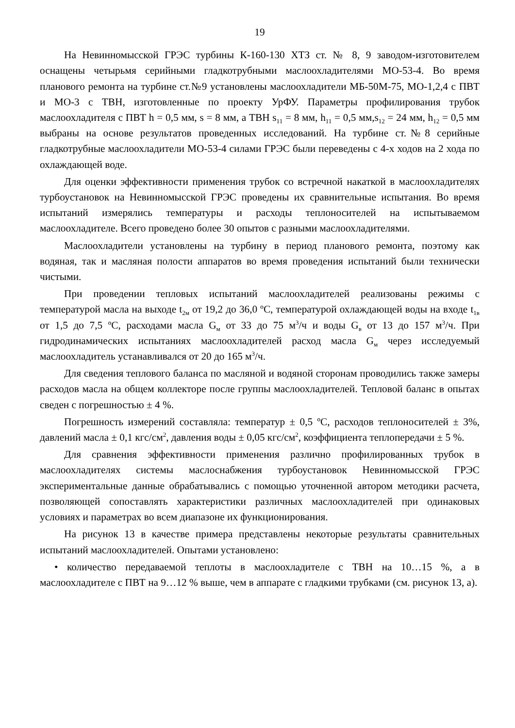19
На Невинномысской ГРЭС турбины К-160-130 ХТЗ ст. № 8, 9 заводом-изготовителем оснащены четырьмя серийными гладкотрубными маслоохладителями МО-53-4. Во время планового ремонта на турбине ст.№9 установлены маслоохладители МБ-50М-75, МО-1,2,4 с ПВТ и МО-3 с ТВН, изготовленные по проекту УрФУ. Параметры профилирования трубок маслоохладителя с ПВТ h = 0,5 мм, s = 8 мм, а ТВН s<sub>11</sub> = 8 мм, h<sub>11</sub> = 0,5 мм,s<sub>12</sub> = 24 мм, h<sub>12</sub> = 0,5 мм выбраны на основе результатов проведенных исследований. На турбине ст.№8 серийные гладкотрубные маслоохладители МО-53-4 силами ГРЭС были переведены с 4-х ходов на 2 хода по охлаждающей воде.
Для оценки эффективности применения трубок со встречной накаткой в маслоохладителях турбоустановок на Невинномысской ГРЭС проведены их сравнительные испытания. Во время испытаний измерялись температуры и расходы теплоносителей на испытываемом маслоохладителе. Всего проведено более 30 опытов с разными маслоохладителями.
Маслоохладители установлены на турбину в период планового ремонта, поэтому как водяная, так и масляная полости аппаратов во время проведения испытаний были технически чистыми.
При проведении тепловых испытаний маслоохладителей реализованы режимы с температурой масла на выходе t<sub>2м</sub> от 19,2 до 36,0 ºС, температурой охлаждающей воды на входе t<sub>1в</sub> от 1,5 до 7,5 ºС, расходами масла G<sub>м</sub> от 33 до 75 м<sup>3</sup>/ч и воды G<sub>в</sub> от 13 до 157 м<sup>3</sup>/ч. При гидродинамических испытаниях маслоохладителей расход масла G<sub>м</sub> через исследуемый маслоохладитель устанавливался от 20 до 165 м<sup>3</sup>/ч.
Для сведения теплового баланса по масляной и водяной сторонам проводились также замеры расходов масла на общем коллекторе после группы маслоохладителей. Тепловой баланс в опытах сведен с погрешностью ± 4 %.
Погрешность измерений составляла: температур ± 0,5 ºС, расходов теплоносителей ± 3%, давлений масла ± 0,1 кгс/см<sup>2</sup>, давления воды ± 0,05 кгс/см<sup>2</sup>, коэффициента теплопередачи ± 5 %.
Для сравнения эффективности применения различно профилированных трубок в маслоохладителях системы маслоснабжения турбоустановок Невинномысской ГРЭС экспериментальные данные обрабатывались с помощью уточненной автором методики расчета, позволяющей сопоставлять характеристики различных маслоохладителей при одинаковых условиях и параметрах во всем диапазоне их функционирования.
На рисунок 13 в качестве примера представлены некоторые результаты сравнительных испытаний маслоохладителей. Опытами установлено:
• количество передаваемой теплоты в маслоохладителе с ТВН на 10…15 %, а в маслоохладителе с ПВТ на 9…12 % выше, чем в аппарате с гладкими трубками (см. рисунок 13, а).